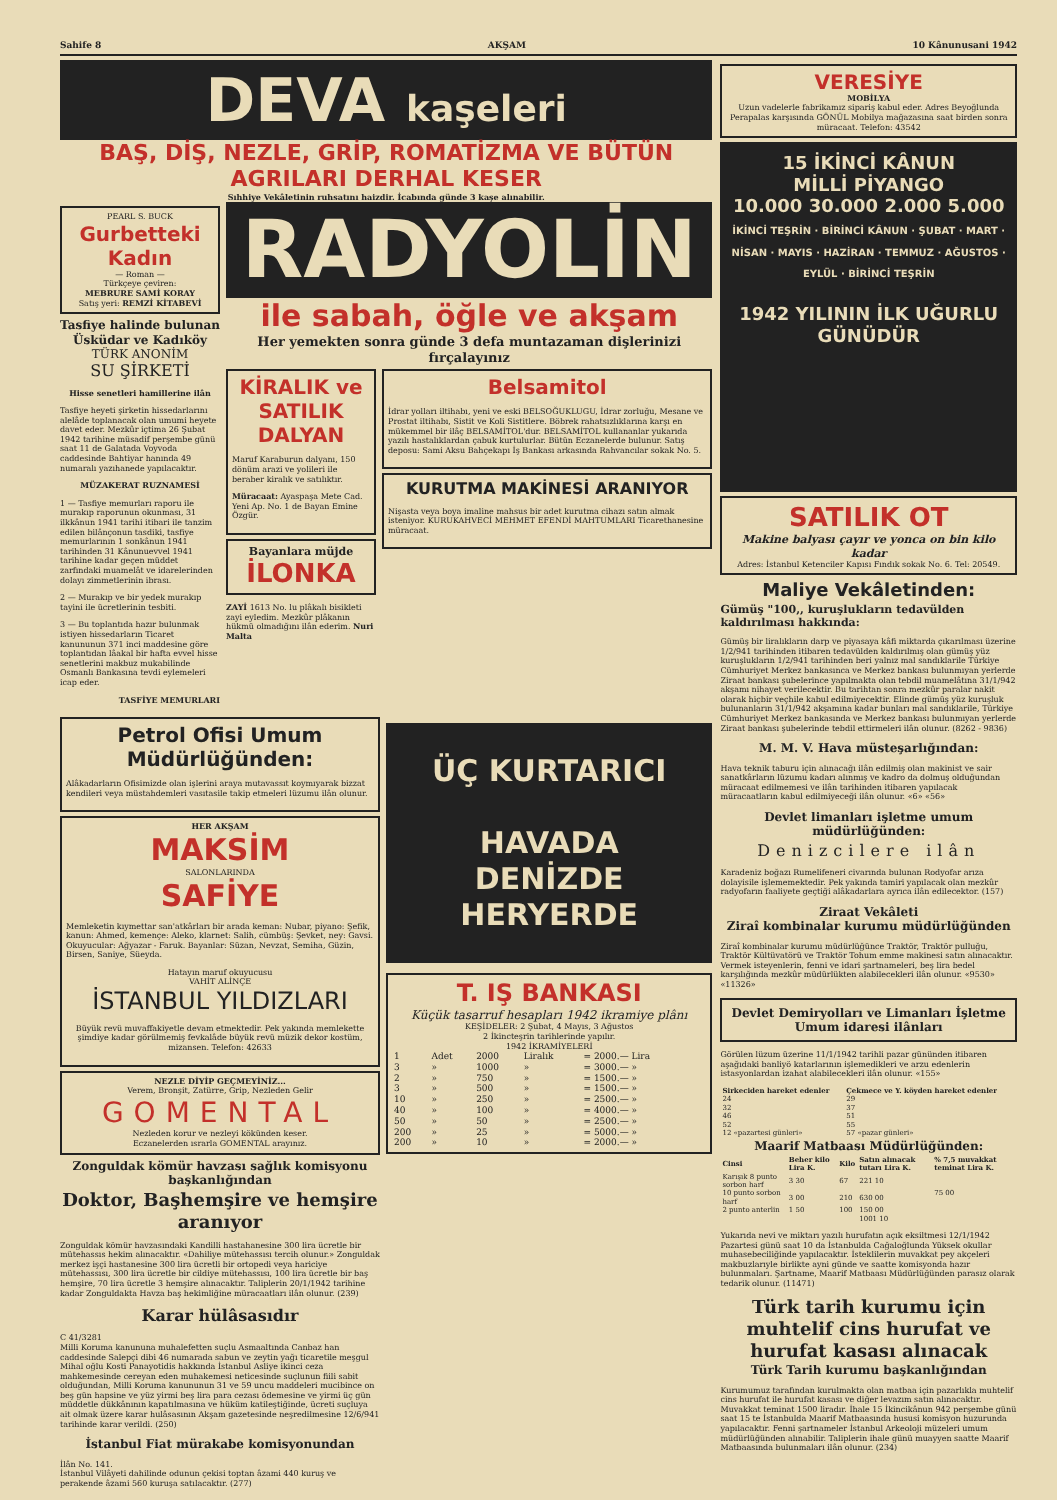Sahife 8 AKŞAM 10 Kânunusani 1942
DEVA kaşeleri
BAŞ, DİŞ, NEZLE, GRİP, ROMATİZMA VE BÜTÜN AGRILARI DERHAL KESER
Sıhhiye Vekâletinin ruhsatını haizdir. İcabında günde 3 kaşe alınabilir.
PEARL S. BUCK
Gurbetteki Kadın
— Roman —
Türkçeye çeviren:
MEBRURE SAMİ KORAY
Satış yeri: REMZİ KİTABEVİ
Tasfiye halinde bulunan Üsküdar ve Kadıköy
TÜRK ANONİM
SU ŞİRKETİ
Hisse senetleri hamillerine ilân
Tasfiye heyeti şirketin hissedarlarını alelâde toplanacak olan umumi heyete davet eder. Mezkûr içtima 26 Şubat 1942 tarihine müsadif perşembe günü saat 11 de Galatada Voyvoda caddesinde Bahtiyar hanında 49 numaralı yazıhanede yapılacaktır.
MÜZAKERAT RUZNAMESİ
1 — Tasfiye memurları raporu ile murakıp raporunun okunması, 31 ilkkânun 1941 tarihi itibari ile tanzim edilen bilânçonun tasdiki, tasfiye memurlarının 1 sonkânun 1941 tarihinden 31 Kânunuevvel 1941 tarihine kadar geçen müddet zarfındaki muamelât ve idarelerinden dolayı zimmetlerinin ibrası.
2 — Murakıp ve bir yedek murakıp tayini ile ücretlerinin tesbiti.
3 — Bu toplantıda hazır bulunmak istiyen hissedarların Ticaret kanununun 371 inci maddesine göre toplantıdan lâakal bir hafta evvel hisse senetlerini makbuz mukabilinde Osmanlı Bankasına tevdi eylemeleri icap eder.
TASFİYE MEMURLARI
RADYOLİN
ile sabah, öğle ve akşam
Her yemekten sonra günde 3 defa muntazaman dişlerinizi fırçalayınız
KİRALIK ve SATILIK DALYAN
Maruf Karaburun dalyanı, 150 dönüm arazi ve yolileri ile beraber kiralık ve satılıktır.
Müracaat: Ayaspaşa Mete Cad. Yeni Ap. No. 1 de Bayan Emine Özgür.
Bayanlara müjde
İLONKA
ZAYİ 1613 No. lu plâkalı bisikleti zayi eyledim. Mezkûr plâkanın hükmü olmadığını ilân ederim. Nuri Malta
Belsamitol
İdrar yolları iltihabı, yeni ve eski BELSOĞUKLUGU, İdrar zorluğu, Mesane ve Prostat iltihabı, Sistit ve Koli Sistitlere. Böbrek rahatsızlıklarına karşı en mükemmel bir ilâç BELSAMİTOL'dur. BELSAMİTOL kullananlar yukarıda yazılı hastalıklardan çabuk kurtulurlar. Bütün Eczanelerde bulunur. Satış deposu: Sami Aksu Bahçekapı İş Bankası arkasında Rahvancılar sokak No. 5.
KURUTMA MAKİNESİ ARANIYOR
Nişasta veya boya imaline mahsus bir adet kurutma cihazı satın almak isteniyor. KURUKAHVECİ MEHMET EFENDİ MAHTUMLARI Ticarethanesine müracaat.
Petrol Ofisi Umum Müdürlüğünden:
Alâkadarların Ofisimizde olan işlerini araya mutavassıt koymıyarak bizzat kendileri veya müstahdemleri vasıtasile takip etmeleri lüzumu ilân olunur.
HER AKŞAM
MAKSİM
SALONLARINDA
SAFİYE
Memleketin kıymettar san'atkârları bir arada keman: Nubar, piyano: Şefik, kanun: Ahmed, kemençe: Aleko, klarnet: Salih, cümbüş: Şevket, ney: Gavsi. Okuyucular: Ağyazar - Faruk. Bayanlar: Süzan, Nevzat, Semiha, Güzin, Birsen, Saniye, Süeyda.
Hatayın maruf okuyucusu
VAHİT ALİNÇE
İSTANBUL YILDIZLARI
Büyük revü muvaffakiyetle devam etmektedir. Pek yakında memlekette şimdiye kadar görülmemiş fevkalâde büyük revü müzik dekor kostüm, mizansen. Telefon: 42633
NEZLE DİYİP GEÇMEYİNİZ...
Verem, Bronşit, Zatürre, Grip, Nezleden Gelir
GOMENTAL
Nezleden korur ve nezleyi kökünden keser.
Eczanelerden ısrarla GOMENTAL arayınız.
Zonguldak kömür havzası sağlık komisyonu başkanlığından
Doktor, Başhemşire ve hemşire aranıyor
Zonguldak kömür havzasındaki Kandilli hastahanesine 300 lira ücretle bir mütehassıs hekim alınacaktır. «Dahiliye mütehassısı tercih olunur.» Zonguldak merkez işçi hastanesine 300 lira ücretli bir ortopedi veya hariciye mütehassısı, 300 lira ücretle bir cildiye mütehassısı, 100 lira ücretle bir baş hemşire, 70 lira ücretle 3 hemşire alınacaktır. Taliplerin 20/1/1942 tarihine kadar Zonguldakta Havza baş hekimliğine müracaatları ilân olunur. (239)
Karar hülâsasıdır
C 41/3281
Milli Koruma kanununa muhalefetten suçlu Asmaaltında Canbaz han caddesinde Salepçi dibi 46 numarada sabun ve zeytin yağı ticaretile meşgul Mihal oğlu Kosti Panayotidis hakkında İstanbul Asliye ikinci ceza mahkemesinde cereyan eden muhakemesi neticesinde suçlunun fiili sabit olduğundan, Milli Koruma kanununun 31 ve 59 uncu maddeleri mucibince on beş gün hapsine ve yüz yirmi beş lira para cezası ödemesine ve yirmi üç gün müddetle dükkânının kapatılmasına ve hüküm katileştiğinde, ücreti suçluya ait olmak üzere karar hulâsasının Akşam gazetesinde neşredilmesine 12/6/941 tarihinde karar verildi. (250)
İstanbul Fiat mürakabe komisyonundan
İlân No. 141.
İstanbul Vilâyeti dahilinde odunun çekisi toptan âzami 440 kuruş ve perakende âzami 560 kuruşa satılacaktır. (277)
ÜÇ KURTARICI
HAVADA
DENİZDE
HERYERDE
T. IŞ BANKASI
Küçük tasarruf hesapları 1942 ikramiye plânı
KEŞİDELER: 2 Şubat, 4 Mayıs, 3 Ağustos
2 İkincteşrin tarihlerinde yapılır.
1942 İKRAMİYELERİ
| 1 | Adet | 2000 | Liralık | = 2000.— Lira |
| 3 | » | 1000 | » | = 3000.— » |
| 2 | » | 750 | » | = 1500.— » |
| 3 | » | 500 | » | = 1500.— » |
| 10 | » | 250 | » | = 2500.— » |
| 40 | » | 100 | » | = 4000.— » |
| 50 | » | 50 | » | = 2500.— » |
| 200 | » | 25 | » | = 5000.— » |
| 200 | » | 10 | » | = 2000.— » |
VERESİYE
MOBİLYA
Uzun vadelerle fabrikamız sipariş kabul eder. Adres Beyoğlunda Perapalas karşısında GÖNÜL Mobilya mağazasına saat birden sonra müracaat. Telefon: 43542
15 İKİNCİ KÂNUN
MİLLİ PİYANGO
10.000 30.000 2.000 5.000
İKİNCİ TEŞRİN · BİRİNCİ KÂNUN · ŞUBAT · MART · NİSAN · MAYIS · HAZİRAN · TEMMUZ · AĞUSTOS · EYLÜL · BİRİNCİ TEŞRİN
1942 YILININ İLK UĞURLU GÜNÜDÜR
SATILIK OT
Makine balyası çayır ve yonca on bin kilo kadar
Adres: İstanbul Ketenciler Kapısı Fındık sokak No. 6. Tel: 20549.
Maliye Vekâletinden:
Gümüş "100,, kuruşlukların tedavülden kaldırılması hakkında:
Gümüş bir liralıkların darp ve piyasaya kâfi miktarda çıkarılması üzerine 1/2/941 tarihinden itibaren tedavülden kaldırılmış olan gümüş yüz kuruşlukların 1/2/941 tarihinden beri yalnız mal sandıklarile Türkiye Cümhuriyet Merkez bankasınca ve Merkez bankası bulunmıyan yerlerde Ziraat bankası şubelerince yapılmakta olan tebdil muamelâtına 31/1/942 akşamı nihayet verilecektir. Bu tarihtan sonra mezkûr paralar nakit olarak hiçbir veçhile kabul edilmiyecektir. Elinde gümüş yüz kuruşluk bulunanların 31/1/942 akşamına kadar bunları mal sandıklarile, Türkiye Cümhuriyet Merkez bankasında ve Merkez bankası bulunmıyan yerlerde Ziraat bankası şubelerinde tebdil ettirmeleri ilân olunur. (8262 - 9836)
M. M. V. Hava müsteşarlığından:
Hava teknik taburu için alınacağı ilân edilmiş olan makinist ve sair sanatkârların lüzumu kadarı alınmış ve kadro da dolmuş olduğundan müracaat edilmemesi ve ilân tarihinden itibaren yapılacak müracaatların kabul edilmiyeceği ilân olunur. «6» «56»
Devlet limanları işletme umum müdürlüğünden:
Denizcilere ilân
Karadeniz boğazı Rumelifeneri civarında bulunan Rodyofar arıza dolayisile işlememektedir. Pek yakında tamiri yapılacak olan mezkûr radyofarın faaliyete geçtiği alâkadarlara ayrıca ilân edilecektor. (157)
Ziraat Vekâleti
Ziraî kombinalar kurumu müdürlüğünden
Ziraî kombinalar kurumu müdürlüğünce Traktör, Traktör pulluğu, Traktör Kültüvatörü ve Traktör Tohum emme makinesi satın alınacaktır. Vermek isteyenlerin, fenni ve idari şartnameleri, beş lira bedel karşılığında mezkûr müdürlükten alabilecekleri ilân olunur. «9530» «11326»
Devlet Demiryolları ve Limanları İşletme Umum idaresi ilânları
Görülen lüzum üzerine 11/1/1942 tarihli pazar gününden itibaren aşağıdaki banliyö katarlarının işlemedikleri ve arzu edenlerin istasyonlardan izahat alabilecekleri ilân olunur. «155»
| Sirkeciden hareket edenler | Çekmece ve Y. köyden hareket edenler |
| --- | --- |
| 24 | 29 |
| 32 | 37 |
| 46 | 51 |
| 52 | 55 |
| 12 «pazartesi günleri» | 57 «pazar günleri» |
Maarif Matbaası Müdürlüğünden:
| Cinsi | Beher kilo Lira K. | Kilo | Satın alınacak tutarı Lira K. | % 7,5 muvakkat teminat Lira K. |
| --- | --- | --- | --- | --- |
| Karışık 8 punto sorbon harf | 3 30 | 67 | 221 10 | 75 00 |
| 10 punto sorbon harf | 3 00 | 210 | 630 00 | |
| 2 punto anterlin | 1 50 | 100 | 150 00 | |
| | | | 1001 10 | |
Yukarıda nevi ve miktarı yazılı hurufatın açık eksiltmesi 12/1/1942 Pazartesi günü saat 10 da İstanbulda Cağaloğlunda Yüksek okullar muhasebeciliğinde yapılacaktır. İsteklilerin muvakkat pey akçeleri makbuzlarıyle birlikte ayni günde ve saatte komisyonda hazır bulunmaları. Şartname, Maarif Matbaası Müdürlüğünden parasız olarak tedarik olunur. (11471)
Türk tarih kurumu için muhtelif cins hurufat ve hurufat kasası alınacak
Türk Tarih kurumu başkanlığından
Kurumumuz tarafından kurulmakta olan matbaa için pazarlıkla muhtelif cins hurufat ile hurufat kasası ve diğer levazım satın alınacaktır. Muvakkat teminat 1500 liradır. İhale 15 İkincikânun 942 perşembe günü saat 15 te İstanbulda Maarif Matbaasında hususi komisyon huzurunda yapılacaktır. Fenni şartnameler İstanbul Arkeoloji müzeleri umum müdürlüğünden alınabilir. Taliplerin ihale günü muayyen saatte Maarif Matbaasında bulunmaları ilân olunur. (234)